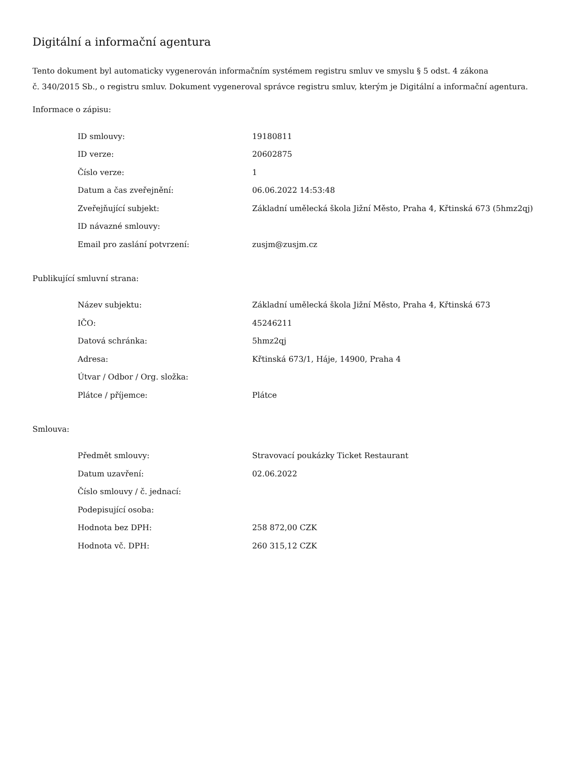Digitální a informační agentura
Tento dokument byl automaticky vygenerován informačním systémem registru smluv ve smyslu § 5 odst. 4 zákona
č. 340/2015 Sb., o registru smluv. Dokument vygeneroval správce registru smluv, kterým je Digitální a informační agentura.
Informace o zápisu:
| ID smlouvy: | 19180811 |
| ID verze: | 20602875 |
| Číslo verze: | 1 |
| Datum a čas zveřejnění: | 06.06.2022 14:53:48 |
| Zveřejňující subjekt: | Základní umělecká škola Jižní Město, Praha 4, Křtinská 673 (5hmz2qj) |
| ID návazné smlouvy: | |
| Email pro zaslání potvrzení: | zusjm@zusjm.cz |
Publikující smluvní strana:
| Název subjektu: | Základní umělecká škola Jižní Město, Praha 4, Křtinská 673 |
| IČO: | 45246211 |
| Datová schránka: | 5hmz2qj |
| Adresa: | Křtinská 673/1, Háje, 14900, Praha 4 |
| Útvar / Odbor / Org. složka: | |
| Plátce / příjemce: | Plátce |
Smlouva:
| Předmět smlouvy: | Stravovací poukázky Ticket Restaurant |
| Datum uzavření: | 02.06.2022 |
| Číslo smlouvy / č. jednací: | |
| Podepisující osoba: | |
| Hodnota bez DPH: | 258 872,00 CZK |
| Hodnota vč. DPH: | 260 315,12 CZK |